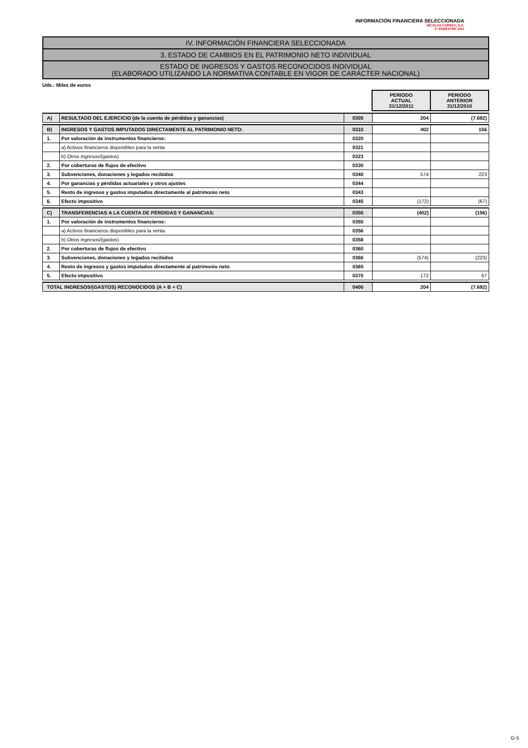INFORMACIÓN FINANCIERA SELECCIONADA
NICOLAS CORREA, S.A.
2º SEMESTRE 2011
IV. INFORMACIÓN FINANCIERA SELECCIONADA
3. ESTADO DE CAMBIOS EN EL PATRIMONIO NETO INDIVIDUAL
ESTADO DE INGRESOS Y GASTOS RECONOCIDOS INDIVIDUAL
(ELABORADO UTILIZANDO LA NORMATIVA CONTABLE EN VIGOR DE CARÁCTER NACIONAL)
Uds.: Miles de euros
| | | | PERIODO ACTUAL 31/12/2011 | PERIODO ANTERIOR 31/12/2010 |
| A) | RESULTADO DEL EJERCICIO (de la cuenta de pérdidas y ganancias) | 0305 | 204 | (7.692) |
| B) | INGRESOS Y GASTOS IMPUTADOS DIRECTAMENTE AL PATRIMONIO NETO: | 0310 | 402 | 156 |
| 1. | Por valoración de instrumentos financieros: | 0320 | | |
| | a) Activos financieros disponibles para la venta | 0321 | | |
| | b) Otros ingresos/(gastos) | 0323 | | |
| 2. | Por coberturas de flujos de efectivo | 0330 | | |
| 3. | Subvenciones, donaciones y legados recibidos | 0340 | 574 | 223 |
| 4. | Por ganancias y pérdidas actuariales y otros ajustes | 0344 | | |
| 5. | Resto de ingresos y gastos imputados directamente al patrimonio neto | 0343 | | |
| 6. | Efecto impositivo | 0345 | (172) | (67) |
| C) | TRANSFERENCIAS A LA CUENTA DE PÉRDIDAS Y GANANCIAS: | 0350 | (402) | (156) |
| 1. | Por valoración de instrumentos financieros: | 0355 | | |
| | a) Activos financieros disponibles para la venta | 0356 | | |
| | b) Otros ingresos/(gastos) | 0358 | | |
| 2. | Por coberturas de flujos de efectivo | 0360 | | |
| 3. | Subvenciones, donaciones y legados recibidos | 0366 | (574) | (223) |
| 4. | Resto de ingresos y gastos imputados directamente al patrimonio neto | 0365 | | |
| 5. | Efecto impositivo | 0370 | 172 | 67 |
| TOTAL INGRESOS/(GASTOS) RECONOCIDOS (A + B + C) | | 0400 | 204 | (7.692) |
G-5